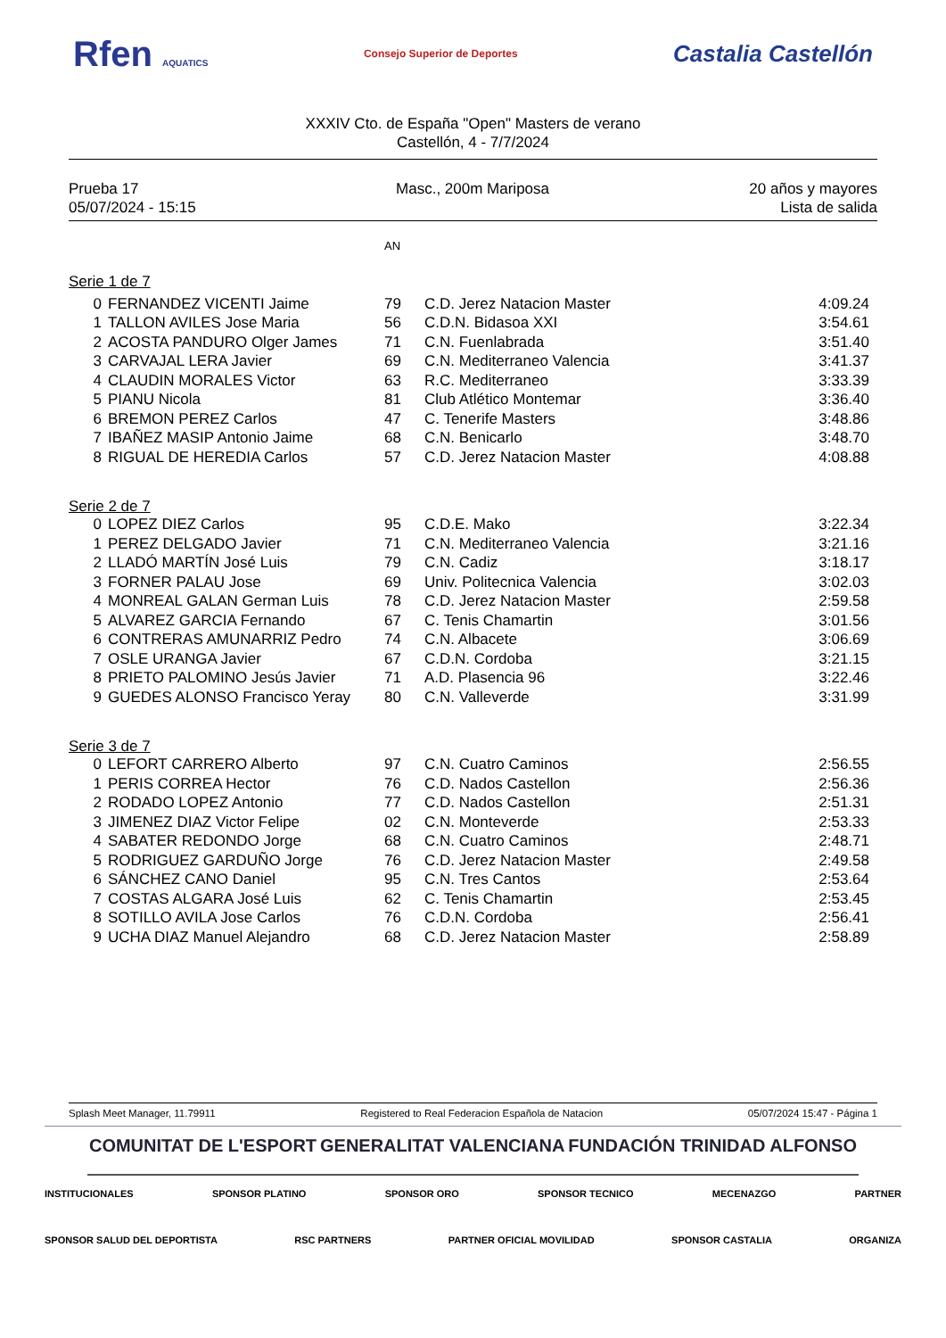Rfen AQUATICS Consejo Superior de Deportes Castalia Castellón
XXXIV Cto. de España "Open" Masters de verano
Castellón, 4 - 7/7/2024
Prueba 17
05/07/2024 - 15:15
Masc., 200m Mariposa
20 años y mayores
Lista de salida
| | | AN | | |
| Serie 1 de 7 | | | | |
| 0 | FERNANDEZ VICENTI Jaime | 79 | C.D. Jerez Natacion Master | 4:09.24 |
| 1 | TALLON AVILES Jose Maria | 56 | C.D.N. Bidasoa XXI | 3:54.61 |
| 2 | ACOSTA PANDURO Olger James | 71 | C.N. Fuenlabrada | 3:51.40 |
| 3 | CARVAJAL LERA Javier | 69 | C.N. Mediterraneo Valencia | 3:41.37 |
| 4 | CLAUDIN MORALES Victor | 63 | R.C. Mediterraneo | 3:33.39 |
| 5 | PIANU Nicola | 81 | Club Atlético Montemar | 3:36.40 |
| 6 | BREMON PEREZ Carlos | 47 | C. Tenerife Masters | 3:48.86 |
| 7 | IBAÑEZ MASIP Antonio Jaime | 68 | C.N. Benicarlo | 3:48.70 |
| 8 | RIGUAL DE HEREDIA Carlos | 57 | C.D. Jerez Natacion Master | 4:08.88 |
| Serie 2 de 7 | | | | |
| 0 | LOPEZ DIEZ Carlos | 95 | C.D.E. Mako | 3:22.34 |
| 1 | PEREZ DELGADO Javier | 71 | C.N. Mediterraneo Valencia | 3:21.16 |
| 2 | LLADÓ MARTÍN José Luis | 79 | C.N. Cadiz | 3:18.17 |
| 3 | FORNER PALAU Jose | 69 | Univ. Politecnica Valencia | 3:02.03 |
| 4 | MONREAL GALAN German Luis | 78 | C.D. Jerez Natacion Master | 2:59.58 |
| 5 | ALVAREZ GARCIA Fernando | 67 | C. Tenis Chamartin | 3:01.56 |
| 6 | CONTRERAS AMUNARRIZ Pedro | 74 | C.N. Albacete | 3:06.69 |
| 7 | OSLE URANGA Javier | 67 | C.D.N. Cordoba | 3:21.15 |
| 8 | PRIETO PALOMINO Jesús Javier | 71 | A.D. Plasencia 96 | 3:22.46 |
| 9 | GUEDES ALONSO Francisco Yeray | 80 | C.N. Valleverde | 3:31.99 |
| Serie 3 de 7 | | | | |
| 0 | LEFORT CARRERO Alberto | 97 | C.N. Cuatro Caminos | 2:56.55 |
| 1 | PERIS CORREA Hector | 76 | C.D. Nados Castellon | 2:56.36 |
| 2 | RODADO LOPEZ Antonio | 77 | C.D. Nados Castellon | 2:51.31 |
| 3 | JIMENEZ DIAZ Victor Felipe | 02 | C.N. Monteverde | 2:53.33 |
| 4 | SABATER REDONDO Jorge | 68 | C.N. Cuatro Caminos | 2:48.71 |
| 5 | RODRIGUEZ GARDUÑO Jorge | 76 | C.D. Jerez Natacion Master | 2:49.58 |
| 6 | SÁNCHEZ CANO Daniel | 95 | C.N. Tres Cantos | 2:53.64 |
| 7 | COSTAS ALGARA José Luis | 62 | C. Tenis Chamartin | 2:53.45 |
| 8 | SOTILLO AVILA Jose Carlos | 76 | C.D.N. Cordoba | 2:56.41 |
| 9 | UCHA DIAZ Manuel Alejandro | 68 | C.D. Jerez Natacion Master | 2:58.89 |
Splash Meet Manager, 11.79911 Registered to Real Federacion Española de Natacion 05/07/2024 15:47 - Página 1
COMUNITAT DE L'ESPORT GENERALITAT VALENCIANA FUNDACIÓN TRINIDAD ALFONSO
INSTITUCIONALES SPONSOR PLATINO SPONSOR ORO SPONSOR TECNICO MECENAZGO PARTNER
SPONSOR SALUD DEL DEPORTISTA RSC PARTNERS PARTNER OFICIAL MOVILIDAD SPONSOR CASTALIA ORGANIZA